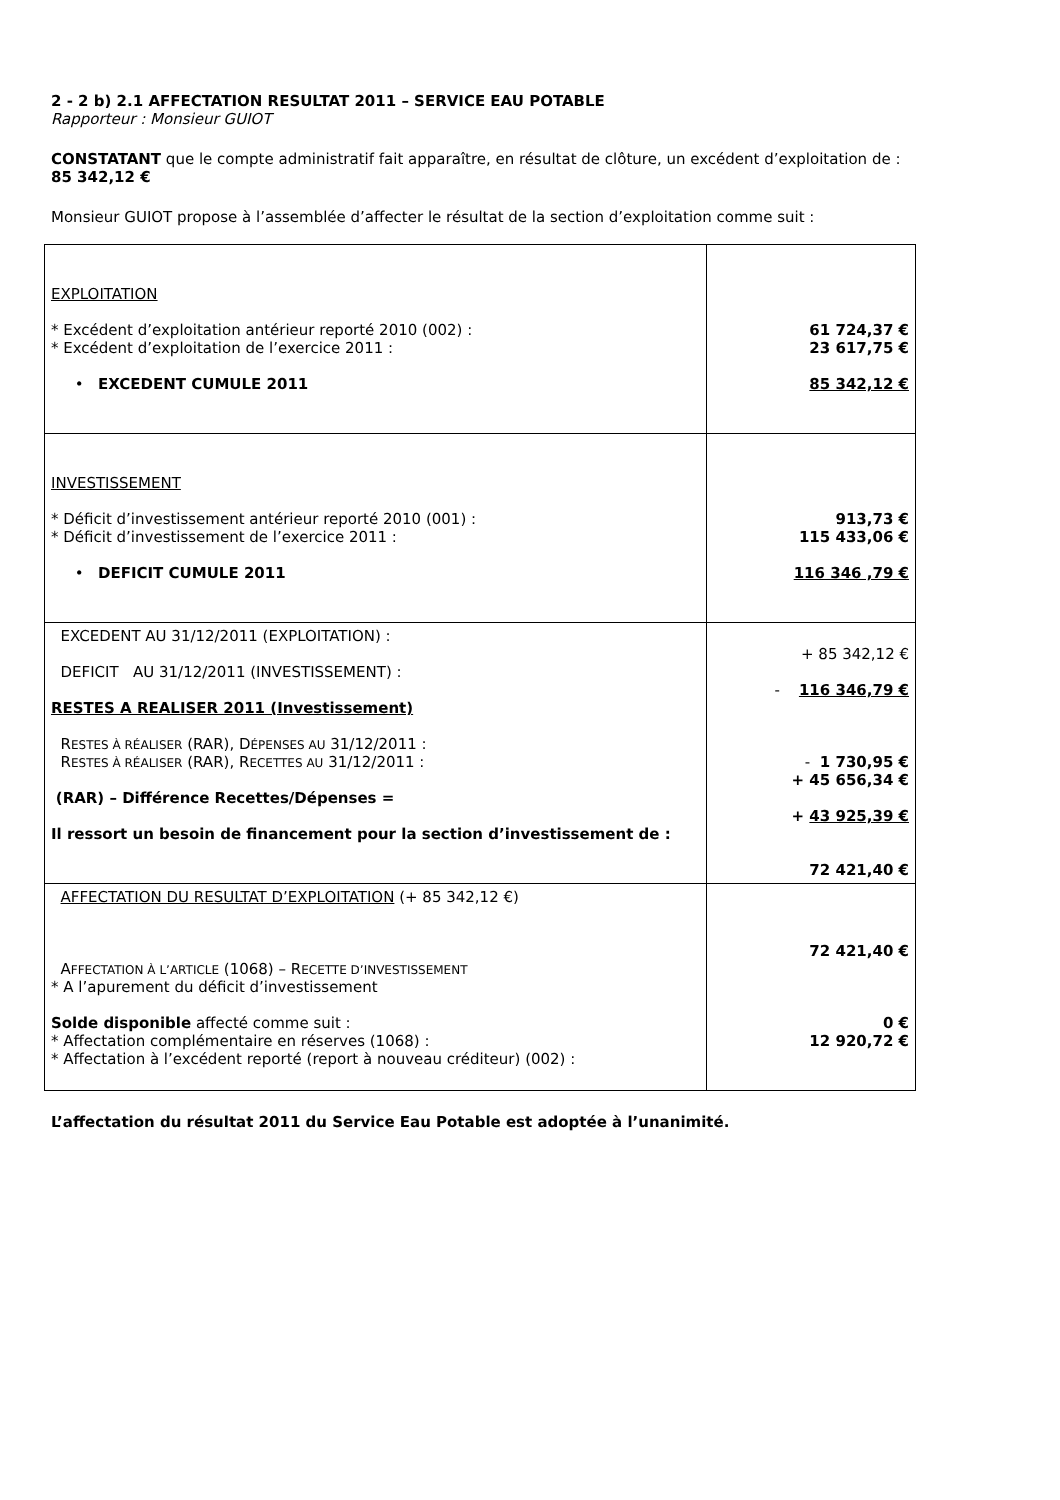2 - 2 b) 2.1 AFFECTATION RESULTAT 2011 – SERVICE EAU POTABLE
Rapporteur : Monsieur GUIOT
CONSTATANT que le compte administratif fait apparaître, en résultat de clôture, un excédent d’exploitation de :
85 342,12 €
Monsieur GUIOT propose à l’assemblée d’affecter le résultat de la section d’exploitation comme suit :
| EXPLOITATION * Excédent d’exploitation antérieur reporté 2010 (002) : * Excédent d’exploitation de l’exercice 2011 : • EXCEDENT CUMULE 2011 | 61 724,37 € 23 617,75 € 85 342,12 € |
| INVESTISSEMENT * Déficit d’investissement antérieur reporté 2010 (001) : * Déficit d’investissement de l’exercice 2011 : • DEFICIT CUMULE 2011 | 913,73 € 115 433,06 € 116 346 ,79 € |
| EXCEDENT AU 31/12/2011 (EXPLOITATION) : DEFICIT AU 31/12/2011 (INVESTISSEMENT) : RESTES A REALISER 2011 (Investissement) R ESTES À RÉALISER (RAR), D ÉPENSES AU 31/12/2011 : R ESTES À RÉALISER (RAR), R ECETTES AU 31/12/2011 : (RAR) – Différence Recettes/Dépenses = Il ressort un besoin de financement pour la section d’investissement de : | + 85 342,12 € - 116 346,79 € - 1 730,95 € + 45 656,34 € + 43 925,39 € 72 421,40 € |
| AFFECTATION DU RESULTAT D’EXPLOITATION (+ 85 342,12 €) A FFECTATION À L’ARTICLE (1068) – R ECETTE D’INVESTISSEMENT * A l’apurement du déficit d’investissement Solde disponible affecté comme suit : * Affectation complémentaire en réserves (1068) : * Affectation à l’excédent reporté (report à nouveau créditeur) (002) : | 72 421,40 € 0 € 12 920,72 € |
L’affectation du résultat 2011 du Service Eau Potable est adoptée à l’unanimité.